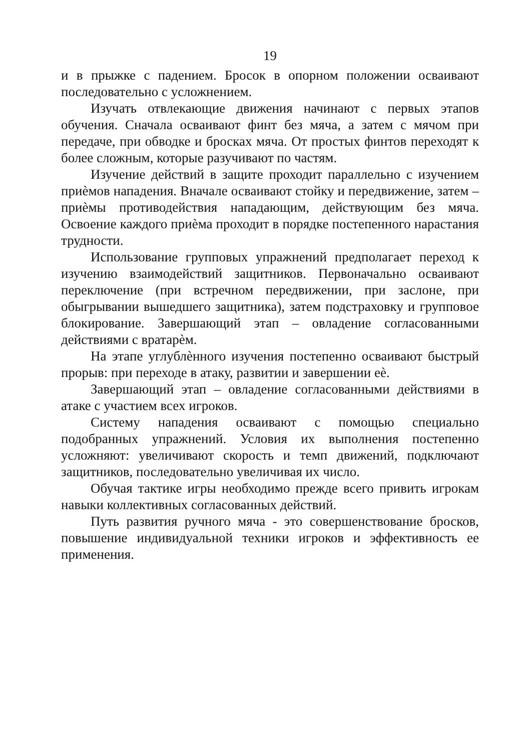19
и в прыжке с падением. Бросок в опорном положении осваивают последовательно с усложнением.
Изучать отвлекающие движения начинают с первых этапов обучения. Сначала осваивают финт без мяча, а затем с мячом при передаче, при обводке и бросках мяча. От простых финтов переходят к более сложным, которые разучивают по частям.
Изучение действий в защите проходит параллельно с изучением приѐмов нападения. Вначале осваивают стойку и передвижение, затем – приѐмы противодействия нападающим, действующим без мяча. Освоение каждого приѐма проходит в порядке постепенного нарастания трудности.
Использование групповых упражнений предполагает переход к изучению взаимодействий защитников. Первоначально осваивают переключение (при встречном передвижении, при заслоне, при обыгрывании вышедшего защитника), затем подстраховку и групповое блокирование. Завершающий этап – овладение согласованными действиями с вратарѐм.
На этапе углублѐнного изучения постепенно осваивают быстрый прорыв: при переходе в атаку, развитии и завершении еѐ.
Завершающий этап – овладение согласованными действиями в атаке с участием всех игроков.
Систему нападения осваивают с помощью специально подобранных упражнений. Условия их выполнения постепенно усложняют: увеличивают скорость и темп движений, подключают защитников, последовательно увеличивая их число.
Обучая тактике игры необходимо прежде всего привить игрокам навыки коллективных согласованных действий.
Путь развития ручного мяча - это совершенствование бросков, повышение индивидуальной техники игроков и эффективность ее применения.